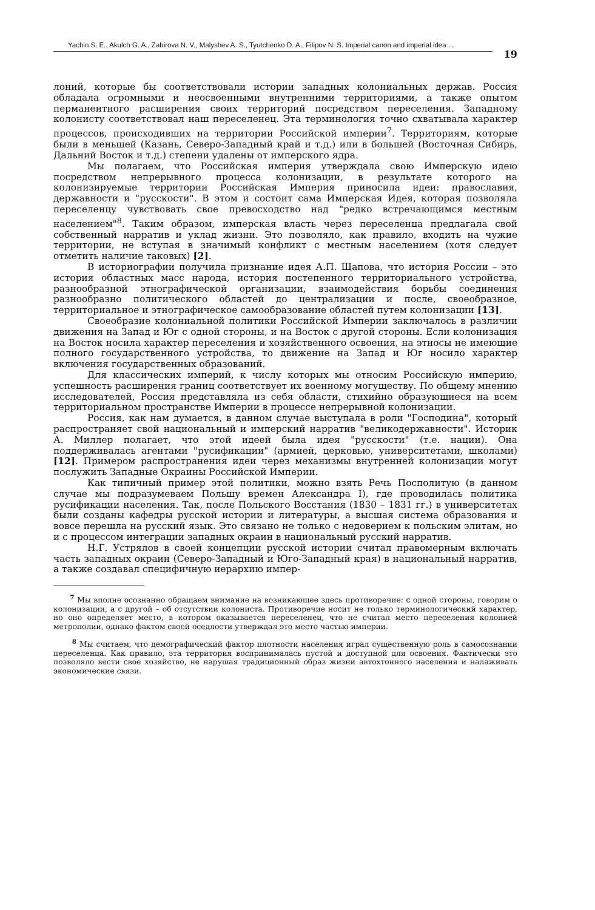Yachin S. E., Akulch G. A., Zabirova N. V., Malyshev A. S., Tyutchenko D. A., Filipov N. S. Imperial canon and imperial idea ...
19
лоний, которые бы соответствовали истории западных колониальных держав. Россия обладала огромными и неосвоенными внутренними территориями, а также опытом перманентного расширения своих территорий посредством переселения. Западному колонисту соответствовал наш переселенец. Эта терминология точно схватывала характер процессов, происходивших на территории Российской империи<sup>7</sup>. Территориям, которые были в меньшей (Казань, Северо-Западный край и т.д.) или в большей (Восточная Сибирь, Дальний Восток и т.д.) степени удалены от имперского ядра.
Мы полагаем, что Российская империя утверждала свою Имперскую идею посредством непрерывного процесса колонизации, в результате которого на колонизируемые территории Российская Империя приносила идеи: православия, державности и "русскости". В этом и состоит сама Имперская Идея, которая позволяла переселенцу чувствовать свое превосходство над "редко встречающимся местным населением"<sup>8</sup>. Таким образом, имперская власть через переселенца предлагала свой собственный нарратив и уклад жизни. Это позволяло, как правило, входить на чужие территории, не вступая в значимый конфликт с местным населением (хотя следует отметить наличие таковых) [2].
В историографии получила признание идея А.П. Щапова, что история России – это история областных масс народа, история постепенного территориального устройства, разнообразной этнографической организации, взаимодействия борьбы соединения разнообразно политического областей до централизации и после, своеобразное, территориальное и этнографическое самообразование областей путем колонизации [13].
Своеобразие колониальной политики Российской Империи заключалось в различии движения на Запад и Юг с одной стороны, и на Восток с другой стороны. Если колонизация на Восток носила характер переселения и хозяйственного освоения, на этносы не имеющие полного государственного устройства, то движение на Запад и Юг носило характер включения государственных образований.
Для классических империй, к числу которых мы относим Российскую империю, успешность расширения границ соответствует их военному могуществу. По общему мнению исследователей, Россия представляла из себя области, стихийно образующиеся на всем территориальном пространстве Империи в процессе непрерывной колонизации.
Россия, как нам думается, в данном случае выступала в роли "Господина", который распространяет свой национальный и имперский нарратив "великодержавности". Историк А. Миллер полагает, что этой идеей была идея "русскости" (т.е. нации). Она поддерживалась агентами "русификации" (армией, церковью, университетами, школами) [12]. Примером распространения идеи через механизмы внутренней колонизации могут послужить Западные Окраины Российской Империи.
Как типичный пример этой политики, можно взять Речь Посполитую (в данном случае мы подразумеваем Польшу времен Александра I), где проводилась политика русификации населения. Так, после Польского Восстания (1830 – 1831 гг.) в университетах были созданы кафедры русской истории и литературы, а высшая система образования и вовсе перешла на русский язык. Это связано не только с недоверием к польским элитам, но и с процессом интеграции западных окраин в национальный русский нарратив.
Н.Г. Устрялов в своей концепции русской истории считал правомерным включать часть западных окраин (Северо-Западный и Юго-Западный края) в национальный нарратив, а также создавал специфичную иерархию импер-
<sup>7</sup> Мы вполне осознанно обращаем внимание на возникающее здесь противоречие: с одной стороны, говорим о колонизации, а с другой – об отсутствии колониста. Противоречие носит не только терминологический характер, но оно определяет место, в котором оказывается переселенец, что не считал место переселения колонией метрополии, однако фактом своей оседлости утверждал это место частью империи.
<sup>8</sup> Мы считаем, что демографический фактор плотности населения играл существенную роль в самосознании переселенца. Как правило, эта территория воспринималась пустой и доступной для освоения. Фактически это позволяло вести свое хозяйство, не нарушая традиционный образ жизни автохтонного населения и налаживать экономические связи.